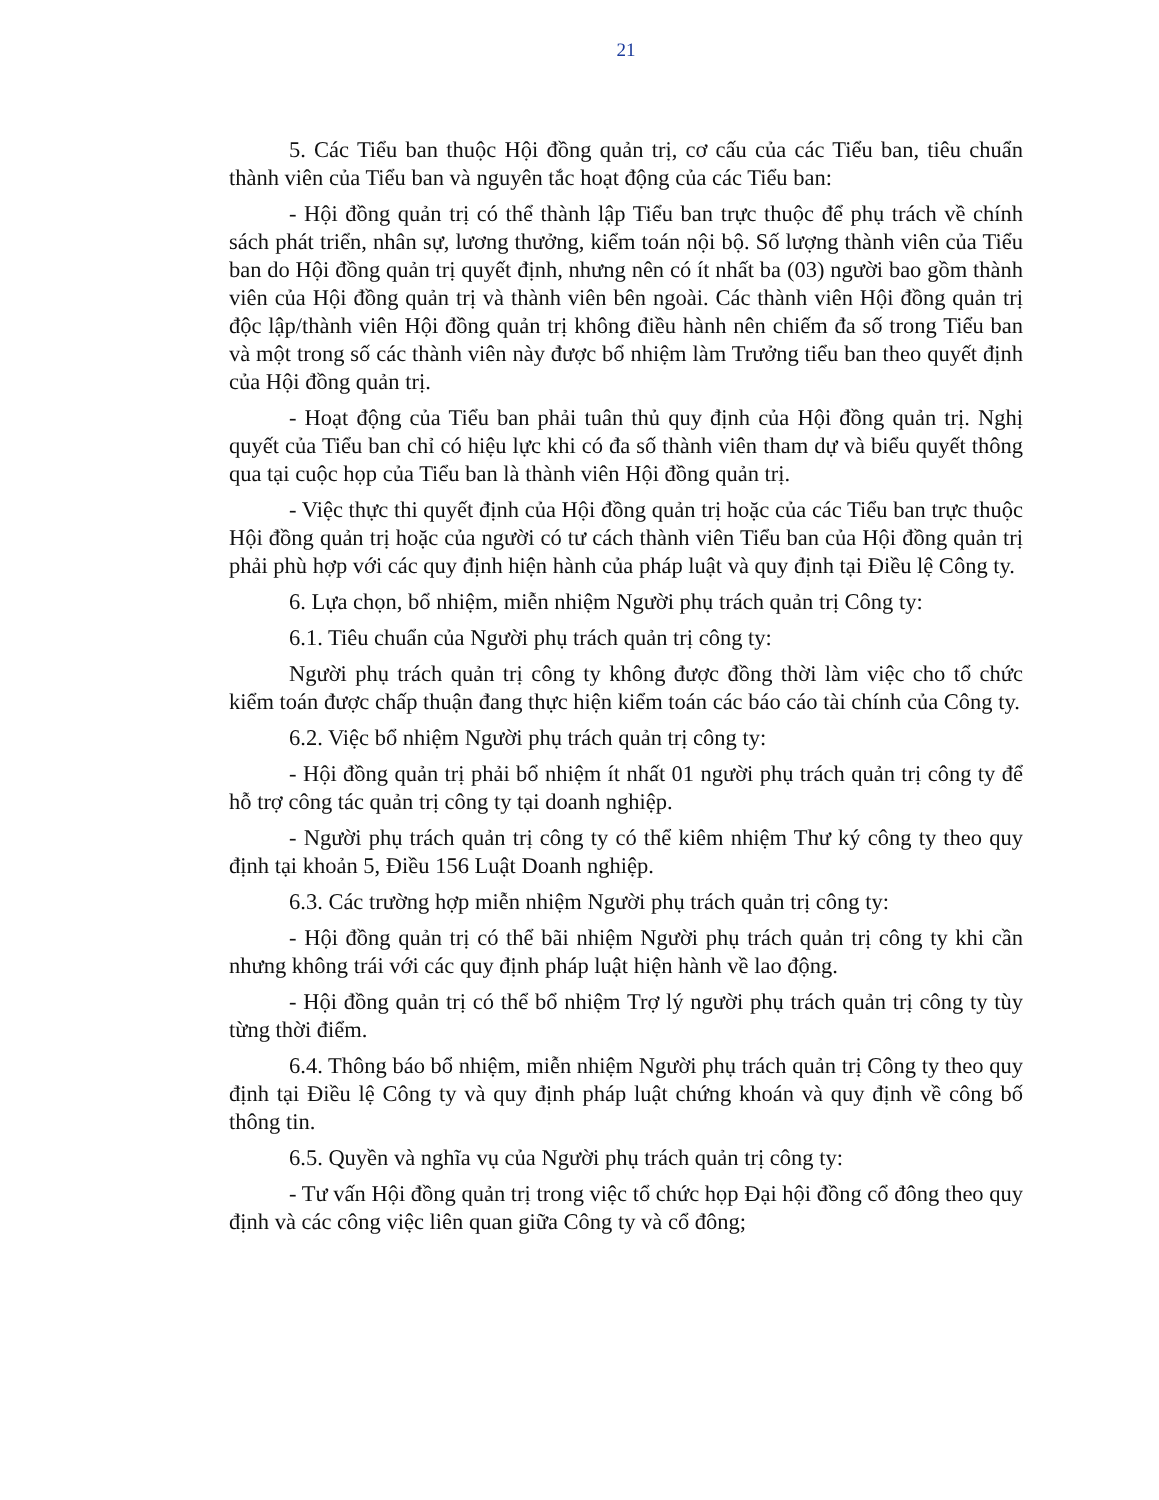21
5. Các Tiểu ban thuộc Hội đồng quản trị, cơ cấu của các Tiểu ban, tiêu chuẩn thành viên của Tiểu ban và nguyên tắc hoạt động của các Tiểu ban:
- Hội đồng quản trị có thể thành lập Tiểu ban trực thuộc để phụ trách về chính sách phát triển, nhân sự, lương thưởng, kiểm toán nội bộ. Số lượng thành viên của Tiểu ban do Hội đồng quản trị quyết định, nhưng nên có ít nhất ba (03) người bao gồm thành viên của Hội đồng quản trị và thành viên bên ngoài. Các thành viên Hội đồng quản trị độc lập/thành viên Hội đồng quản trị không điều hành nên chiếm đa số trong Tiểu ban và một trong số các thành viên này được bổ nhiệm làm Trưởng tiểu ban theo quyết định của Hội đồng quản trị.
- Hoạt động của Tiểu ban phải tuân thủ quy định của Hội đồng quản trị. Nghị quyết của Tiểu ban chỉ có hiệu lực khi có đa số thành viên tham dự và biểu quyết thông qua tại cuộc họp của Tiểu ban là thành viên Hội đồng quản trị.
- Việc thực thi quyết định của Hội đồng quản trị hoặc của các Tiểu ban trực thuộc Hội đồng quản trị hoặc của người có tư cách thành viên Tiểu ban của Hội đồng quản trị phải phù hợp với các quy định hiện hành của pháp luật và quy định tại Điều lệ Công ty.
6. Lựa chọn, bổ nhiệm, miễn nhiệm Người phụ trách quản trị Công ty:
6.1. Tiêu chuẩn của Người phụ trách quản trị công ty:
Người phụ trách quản trị công ty không được đồng thời làm việc cho tổ chức kiểm toán được chấp thuận đang thực hiện kiểm toán các báo cáo tài chính của Công ty.
6.2. Việc bổ nhiệm Người phụ trách quản trị công ty:
- Hội đồng quản trị phải bổ nhiệm ít nhất 01 người phụ trách quản trị công ty để hỗ trợ công tác quản trị công ty tại doanh nghiệp.
- Người phụ trách quản trị công ty có thể kiêm nhiệm Thư ký công ty theo quy định tại khoản 5, Điều 156 Luật Doanh nghiệp.
6.3. Các trường hợp miễn nhiệm Người phụ trách quản trị công ty:
- Hội đồng quản trị có thể bãi nhiệm Người phụ trách quản trị công ty khi cần nhưng không trái với các quy định pháp luật hiện hành về lao động.
- Hội đồng quản trị có thể bổ nhiệm Trợ lý người phụ trách quản trị công ty tùy từng thời điểm.
6.4. Thông báo bổ nhiệm, miễn nhiệm Người phụ trách quản trị Công ty theo quy định tại Điều lệ Công ty và quy định pháp luật chứng khoán và quy định về công bố thông tin.
6.5. Quyền và nghĩa vụ của Người phụ trách quản trị công ty:
- Tư vấn Hội đồng quản trị trong việc tổ chức họp Đại hội đồng cổ đông theo quy định và các công việc liên quan giữa Công ty và cổ đông;